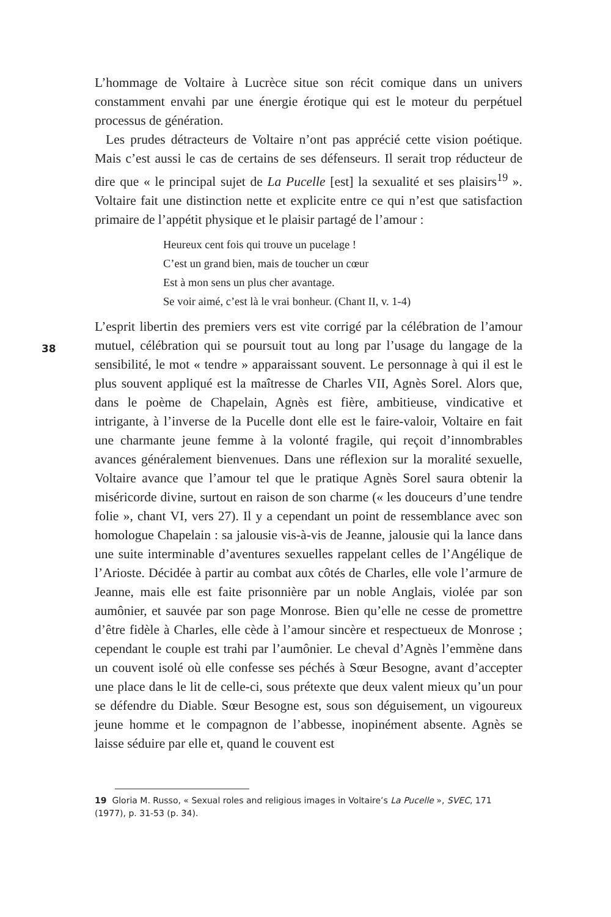L’hommage de Voltaire à Lucrèce situe son récit comique dans un univers constamment envahi par une énergie érotique qui est le moteur du perpétuel processus de génération.
Les prudes détracteurs de Voltaire n’ont pas apprécié cette vision poétique. Mais c’est aussi le cas de certains de ses défenseurs. Il serait trop réducteur de dire que « le principal sujet de La Pucelle [est] la sexualité et ses plaisirs<sup>19</sup> ». Voltaire fait une distinction nette et explicite entre ce qui n’est que satisfaction primaire de l’appétit physique et le plaisir partagé de l’amour :
Heureux cent fois qui trouve un pucelage !
C’est un grand bien, mais de toucher un cœur
Est à mon sens un plus cher avantage.
Se voir aimé, c’est là le vrai bonheur. (Chant II, v. 1-4)
L’esprit libertin des premiers vers est vite corrigé par la célébration de l’amour mutuel, célébration qui se poursuit tout au long par l’usage du langage de la sensibilité, le mot « tendre » apparaissant souvent. Le personnage à qui il est le plus souvent appliqué est la maîtresse de Charles VII, Agnès Sorel. Alors que, dans le poème de Chapelain, Agnès est fière, ambitieuse, vindicative et intrigante, à l’inverse de la Pucelle dont elle est le faire-valoir, Voltaire en fait une charmante jeune femme à la volonté fragile, qui reçoit d’innombrables avances généralement bienvenues. Dans une réflexion sur la moralité sexuelle, Voltaire avance que l’amour tel que le pratique Agnès Sorel saura obtenir la miséricorde divine, surtout en raison de son charme (« les douceurs d’une tendre folie », chant VI, vers 27). Il y a cependant un point de ressemblance avec son homologue Chapelain : sa jalousie vis-à-vis de Jeanne, jalousie qui la lance dans une suite interminable d’aventures sexuelles rappelant celles de l’Angélique de l’Arioste. Décidée à partir au combat aux côtés de Charles, elle vole l’armure de Jeanne, mais elle est faite prisonnière par un noble Anglais, violée par son aumônier, et sauvée par son page Monrose. Bien qu’elle ne cesse de promettre d’être fidèle à Charles, elle cède à l’amour sincère et respectueux de Monrose ; cependant le couple est trahi par l’aumônier. Le cheval d’Agnès l’emmène dans un couvent isolé où elle confesse ses péchés à Sœur Besogne, avant d’accepter une place dans le lit de celle-ci, sous prétexte que deux valent mieux qu’un pour se défendre du Diable. Sœur Besogne est, sous son déguisement, un vigoureux jeune homme et le compagnon de l’abbesse, inopinément absente. Agnès se laisse séduire par elle et, quand le couvent est
38
19 Gloria M. Russo, « Sexual roles and religious images in Voltaire’s La Pucelle », SVEC, 171 (1977), p. 31-53 (p. 34).